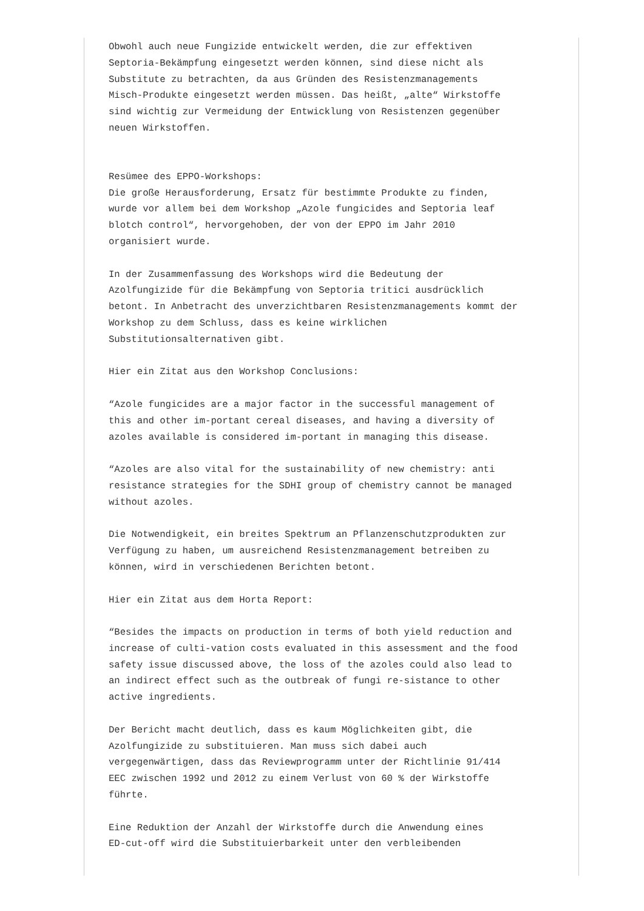Obwohl auch neue Fungizide entwickelt werden, die zur effektiven Septoria-Bekämpfung eingesetzt werden können, sind diese nicht als Substitute zu betrachten, da aus Gründen des Resistenzmanagements Misch-Produkte eingesetzt werden müssen. Das heißt, „alte“ Wirkstoffe sind wichtig zur Vermeidung der Entwicklung von Resistenzen gegenüber neuen Wirkstoffen.
Resümee des EPPO-Workshops: Die große Herausforderung, Ersatz für bestimmte Produkte zu finden, wurde vor allem bei dem Workshop „Azole fungicides and Septoria leaf blotch control“, hervorgehoben, der von der EPPO im Jahr 2010 organisiert wurde.
In der Zusammenfassung des Workshops wird die Bedeutung der Azolfungizide für die Bekämpfung von Septoria tritici ausdrücklich betont. In Anbetracht des unverzichtbaren Resistenzmanagements kommt der Workshop zu dem Schluss, dass es keine wirklichen Substitutionsalternativen gibt.
Hier ein Zitat aus den Workshop Conclusions:
“Azole fungicides are a major factor in the successful management of this and other im-portant cereal diseases, and having a diversity of azoles available is considered im-portant in managing this disease.
“Azoles are also vital for the sustainability of new chemistry: anti resistance strategies for the SDHI group of chemistry cannot be managed without azoles.
Die Notwendigkeit, ein breites Spektrum an Pflanzenschutzprodukten zur Verfügung zu haben, um ausreichend Resistenzmanagement betreiben zu können, wird in verschiedenen Berichten betont.
Hier ein Zitat aus dem Horta Report:
“Besides the impacts on production in terms of both yield reduction and increase of culti-vation costs evaluated in this assessment and the food safety issue discussed above, the loss of the azoles could also lead to an indirect effect such as the outbreak of fungi re-sistance to other active ingredients.
Der Bericht macht deutlich, dass es kaum Möglichkeiten gibt, die Azolfungizide zu substituieren. Man muss sich dabei auch vergegenwärtigen, dass das Reviewprogramm unter der Richtlinie 91/414 EEC zwischen 1992 und 2012 zu einem Verlust von 60 % der Wirkstoffe führte.
Eine Reduktion der Anzahl der Wirkstoffe durch die Anwendung eines ED-cut-off wird die Substituierbarkeit unter den verbleibenden